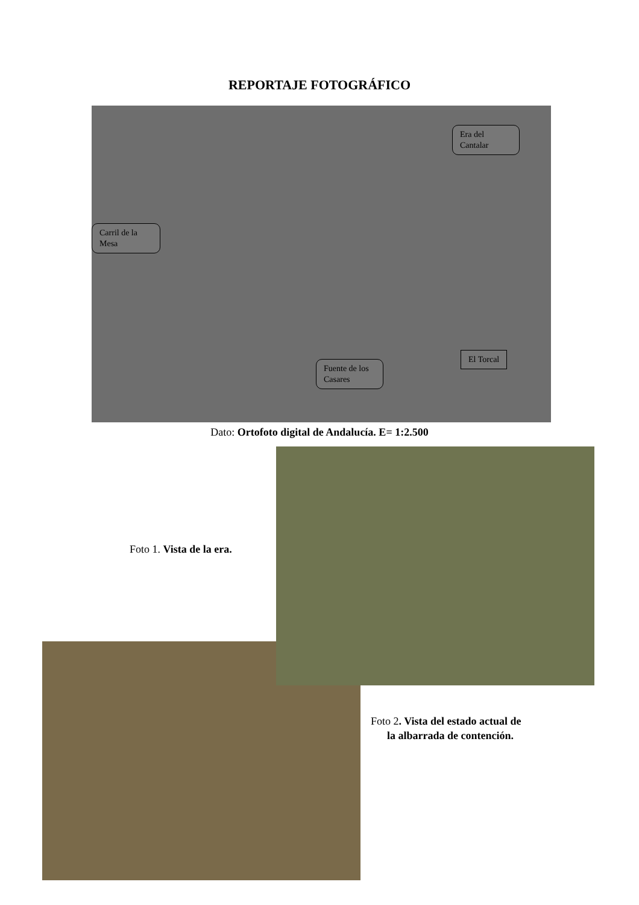REPORTAJE FOTOGRÁFICO
Era del Cantalar
Carril de la Mesa
Fuente de los Casares
El Torcal
Dato: Ortofoto digital de Andalucía. E= 1:2.500
Foto 1. Vista de la era.
Foto 2. Vista del estado actual de
la albarrada de contención.